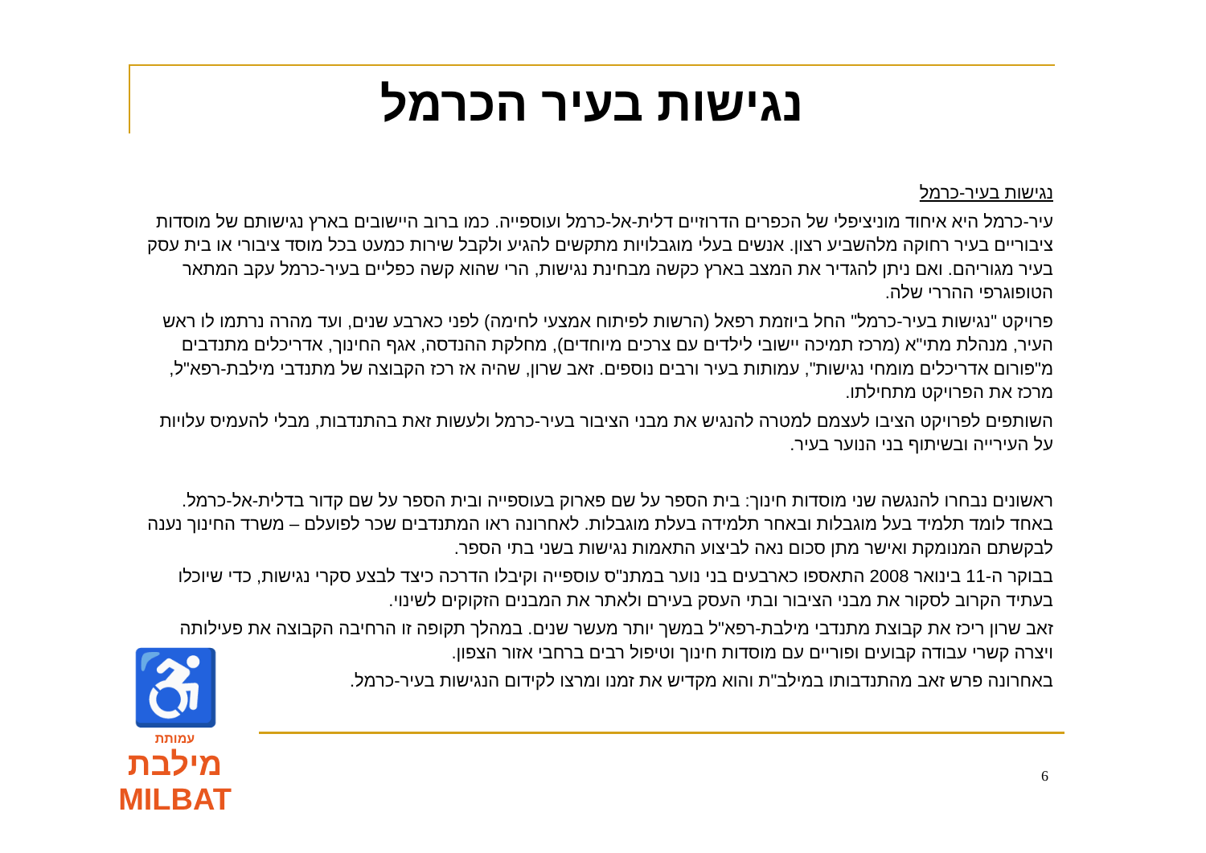נגישות בעיר הכרמל
נגישות בעיר-כרמל
עיר-כרמל היא איחוד מוניציפלי של הכפרים הדרוזיים דלית-אל-כרמל ועוספייה. כמו ברוב היישובים בארץ נגישותם של מוסדות ציבוריים בעיר רחוקה מלהשביע רצון. אנשים בעלי מוגבלויות מתקשים להגיע ולקבל שירות כמעט בכל מוסד ציבורי או בית עסק בעיר מגוריהם. ואם ניתן להגדיר את המצב בארץ כקשה מבחינת נגישות, הרי שהוא קשה כפליים בעיר-כרמל עקב המתאר הטופוגרפי ההררי שלה.
פרויקט "נגישות בעיר-כרמל" החל ביוזמת רפאל (הרשות לפיתוח אמצעי לחימה) לפני כארבע שנים, ועד מהרה נרתמו לו ראש העיר, מנהלת מתי"א (מרכז תמיכה יישובי לילדים עם צרכים מיוחדים), מחלקת ההנדסה, אגף החינוך, אדריכלים מתנדבים מ"פורום אדריכלים מומחי נגישות", עמותות בעיר ורבים נוספים. זאב שרון, שהיה אז רכז הקבוצה של מתנדבי מילבת-רפא"ל, מרכז את הפרויקט מתחילתו.
השותפים לפרויקט הציבו לעצמם למטרה להנגיש את מבני הציבור בעיר-כרמל ולעשות זאת בהתנדבות, מבלי להעמיס עלויות על העירייה ובשיתוף בני הנוער בעיר.
ראשונים נבחרו להנגשה שני מוסדות חינוך: בית הספר על שם פארוק בעוספייה ובית הספר על שם קדור בדלית-אל-כרמל. באחד לומד תלמיד בעל מוגבלות ובאחר תלמידה בעלת מוגבלות. לאחרונה ראו המתנדבים שכר לפועלם – משרד החינוך נענה לבקשתם המנומקת ואישר מתן סכום נאה לביצוע התאמות נגישות בשני בתי הספר.
בבוקר ה-11 בינואר 2008 התאספו כארבעים בני נוער במתנ"ס עוספייה וקיבלו הדרכה כיצד לבצע סקרי נגישות, כדי שיוכלו בעתיד הקרוב לסקור את מבני הציבור ובתי העסק בעירם ולאתר את המבנים הזקוקים לשינוי.
זאב שרון ריכז את קבוצת מתנדבי מילבת-רפא"ל במשך יותר מעשר שנים. במהלך תקופה זו הרחיבה הקבוצה את פעילותה ויצרה קשרי עבודה קבועים ופוריים עם מוסדות חינוך וטיפול רבים ברחבי אזור הצפון.
באחרונה פרש זאב מהתנדבותו במילב"ת והוא מקדיש את זמנו ומרצו לקידום הנגישות בעיר-כרמל.
♿
עמותת
מילבת
MILBAT
6